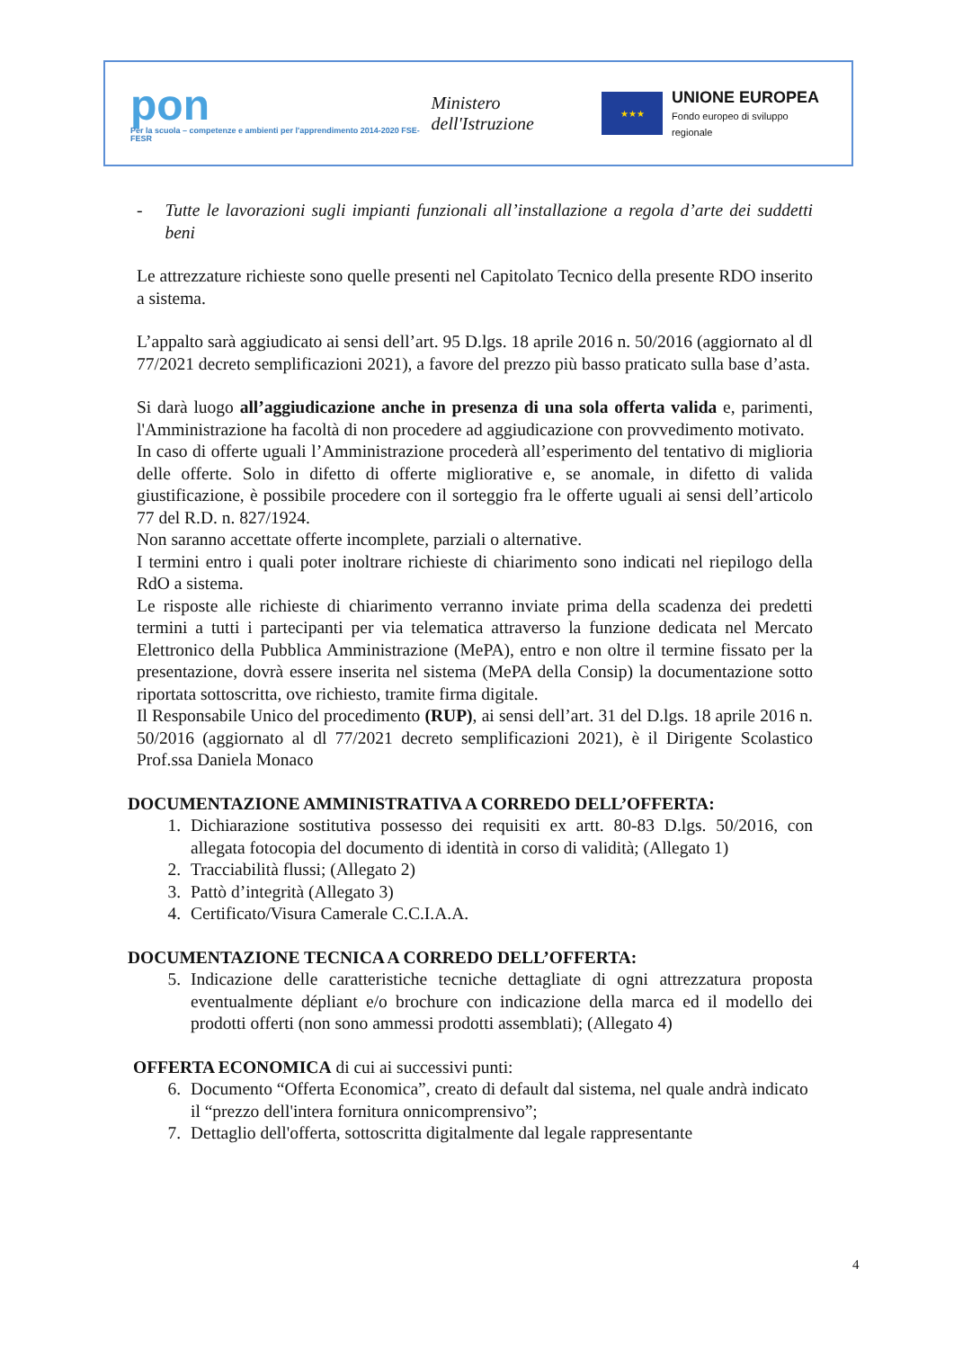pon
Per la scuola – competenze e ambienti per l'apprendimento 2014-2020 FSE-FESR
Ministero dell'Istruzione
★★★
UNIONE EUROPEA
Fondo europeo di sviluppo regionale
- Tutte le lavorazioni sugli impianti funzionali all’installazione a regola d’arte dei suddetti beni
Le attrezzature richieste sono quelle presenti nel Capitolato Tecnico della presente RDO inserito a sistema.
L’appalto sarà aggiudicato ai sensi dell’art. 95 D.lgs. 18 aprile 2016 n. 50/2016 (aggiornato al dl 77/2021 decreto semplificazioni 2021), a favore del prezzo più basso praticato sulla base d’asta.
Si darà luogo all’aggiudicazione anche in presenza di una sola offerta valida e, parimenti, l'Amministrazione ha facoltà di non procedere ad aggiudicazione con provvedimento motivato.
In caso di offerte uguali l’Amministrazione procederà all’esperimento del tentativo di miglioria delle offerte. Solo in difetto di offerte migliorative e, se anomale, in difetto di valida giustificazione, è possibile procedere con il sorteggio fra le offerte uguali ai sensi dell’articolo 77 del R.D. n. 827/1924.
Non saranno accettate offerte incomplete, parziali o alternative.
I termini entro i quali poter inoltrare richieste di chiarimento sono indicati nel riepilogo della RdO a sistema.
Le risposte alle richieste di chiarimento verranno inviate prima della scadenza dei predetti termini a tutti i partecipanti per via telematica attraverso la funzione dedicata nel Mercato Elettronico della Pubblica Amministrazione (MePA), entro e non oltre il termine fissato per la presentazione, dovrà essere inserita nel sistema (MePA della Consip) la documentazione sotto riportata sottoscritta, ove richiesto, tramite firma digitale.
Il Responsabile Unico del procedimento (RUP), ai sensi dell’art. 31 del D.lgs. 18 aprile 2016 n. 50/2016 (aggiornato al dl 77/2021 decreto semplificazioni 2021), è il Dirigente Scolastico Prof.ssa Daniela Monaco
DOCUMENTAZIONE AMMINISTRATIVA A CORREDO DELL’OFFERTA:
1. Dichiarazione sostitutiva possesso dei requisiti ex artt. 80-83 D.lgs. 50/2016, con allegata fotocopia del documento di identità in corso di validità; (Allegato 1)
2. Tracciabilità flussi; (Allegato 2)
3. Pattò d’integrità (Allegato 3)
4. Certificato/Visura Camerale C.C.I.A.A.
DOCUMENTAZIONE TECNICA A CORREDO DELL’OFFERTA:
5. Indicazione delle caratteristiche tecniche dettagliate di ogni attrezzatura proposta eventualmente dépliant e/o brochure con indicazione della marca ed il modello dei prodotti offerti (non sono ammessi prodotti assemblati); (Allegato 4)
OFFERTA ECONOMICA di cui ai successivi punti:
6. Documento “Offerta Economica”, creato di default dal sistema, nel quale andrà indicato il “prezzo dell'intera fornitura onnicomprensivo”;
7. Dettaglio dell'offerta, sottoscritta digitalmente dal legale rappresentante
4